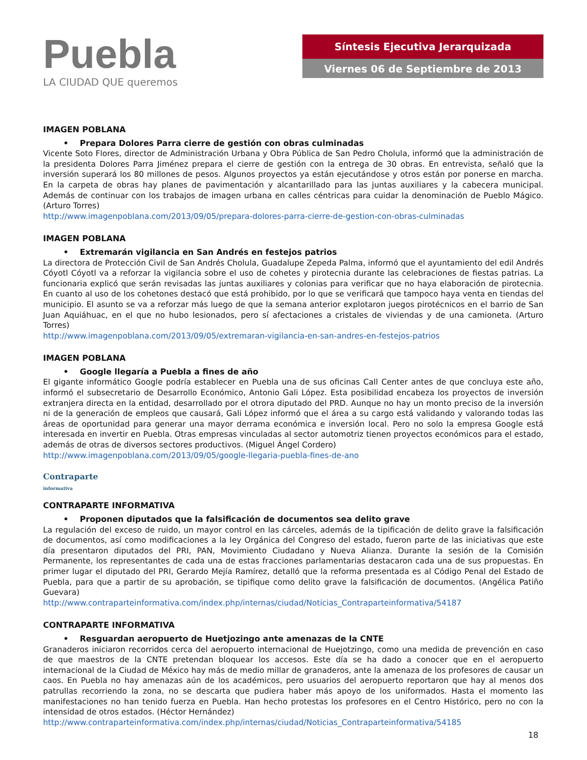Puebla
LA CIUDAD QUE queremos
Síntesis Ejecutiva Jerarquizada
Viernes 06 de Septiembre de 2013
IMAGEN POBLANA
• Prepara Dolores Parra cierre de gestión con obras culminadas
Vicente Soto Flores, director de Administración Urbana y Obra Pública de San Pedro Cholula, informó que la administración de la presidenta Dolores Parra Jiménez prepara el cierre de gestión con la entrega de 30 obras. En entrevista, señaló que la inversión superará los 80 millones de pesos. Algunos proyectos ya están ejecutándose y otros están por ponerse en marcha. En la carpeta de obras hay planes de pavimentación y alcantarillado para las juntas auxiliares y la cabecera municipal. Además de continuar con los trabajos de imagen urbana en calles céntricas para cuidar la denominación de Pueblo Mágico. (Arturo Torres)
http://www.imagenpoblana.com/2013/09/05/prepara-dolores-parra-cierre-de-gestion-con-obras-culminadas
IMAGEN POBLANA
• Extremarán vigilancia en San Andrés en festejos patrios
La directora de Protección Civil de San Andrés Cholula, Guadalupe Zepeda Palma, informó que el ayuntamiento del edil Andrés Cóyotl Cóyotl va a reforzar la vigilancia sobre el uso de cohetes y pirotecnia durante las celebraciones de fiestas patrias. La funcionaria explicó que serán revisadas las juntas auxiliares y colonias para verificar que no haya elaboración de pirotecnia. En cuanto al uso de los cohetones destacó que está prohibido, por lo que se verificará que tampoco haya venta en tiendas del municipio. El asunto se va a reforzar más luego de que la semana anterior explotaron juegos pirotécnicos en el barrio de San Juan Aquiáhuac, en el que no hubo lesionados, pero sí afectaciones a cristales de viviendas y de una camioneta. (Arturo Torres)
http://www.imagenpoblana.com/2013/09/05/extremaran-vigilancia-en-san-andres-en-festejos-patrios
IMAGEN POBLANA
• Google llegaría a Puebla a fines de año
El gigante informático Google podría establecer en Puebla una de sus oficinas Call Center antes de que concluya este año, informó el subsecretario de Desarrollo Económico, Antonio Gali López. Esta posibilidad encabeza los proyectos de inversión extranjera directa en la entidad, desarrollado por el otrora diputado del PRD. Aunque no hay un monto preciso de la inversión ni de la generación de empleos que causará, Gali López informó que el área a su cargo está validando y valorando todas las áreas de oportunidad para generar una mayor derrama económica e inversión local. Pero no solo la empresa Google está interesada en invertir en Puebla. Otras empresas vinculadas al sector automotriz tienen proyectos económicos para el estado, además de otras de diversos sectores productivos. (Miguel Ángel Cordero)
http://www.imagenpoblana.com/2013/09/05/google-llegaria-puebla-fines-de-ano
Contraparte
informativa
CONTRAPARTE INFORMATIVA
• Proponen diputados que la falsificación de documentos sea delito grave
La regulación del exceso de ruido, un mayor control en las cárceles, además de la tipificación de delito grave la falsificación de documentos, así como modificaciones a la ley Orgánica del Congreso del estado, fueron parte de las iniciativas que este día presentaron diputados del PRI, PAN, Movimiento Ciudadano y Nueva Alianza. Durante la sesión de la Comisión Permanente, los representantes de cada una de estas fracciones parlamentarias destacaron cada una de sus propuestas. En primer lugar el diputado del PRI, Gerardo Mejía Ramírez, detalló que la reforma presentada es al Código Penal del Estado de Puebla, para que a partir de su aprobación, se tipifique como delito grave la falsificación de documentos. (Angélica Patiño Guevara)
http://www.contraparteinformativa.com/index.php/internas/ciudad/Noticias_Contraparteinformativa/54187
CONTRAPARTE INFORMATIVA
• Resguardan aeropuerto de Huetjozingo ante amenazas de la CNTE
Granaderos iniciaron recorridos cerca del aeropuerto internacional de Huejotzingo, como una medida de prevención en caso de que maestros de la CNTE pretendan bloquear los accesos. Este día se ha dado a conocer que en el aeropuerto internacional de la Ciudad de México hay más de medio millar de granaderos, ante la amenaza de los profesores de causar un caos. En Puebla no hay amenazas aún de los académicos, pero usuarios del aeropuerto reportaron que hay al menos dos patrullas recorriendo la zona, no se descarta que pudiera haber más apoyo de los uniformados. Hasta el momento las manifestaciones no han tenido fuerza en Puebla. Han hecho protestas los profesores en el Centro Histórico, pero no con la intensidad de otros estados. (Héctor Hernández)
http://www.contraparteinformativa.com/index.php/internas/ciudad/Noticias_Contraparteinformativa/54185
18